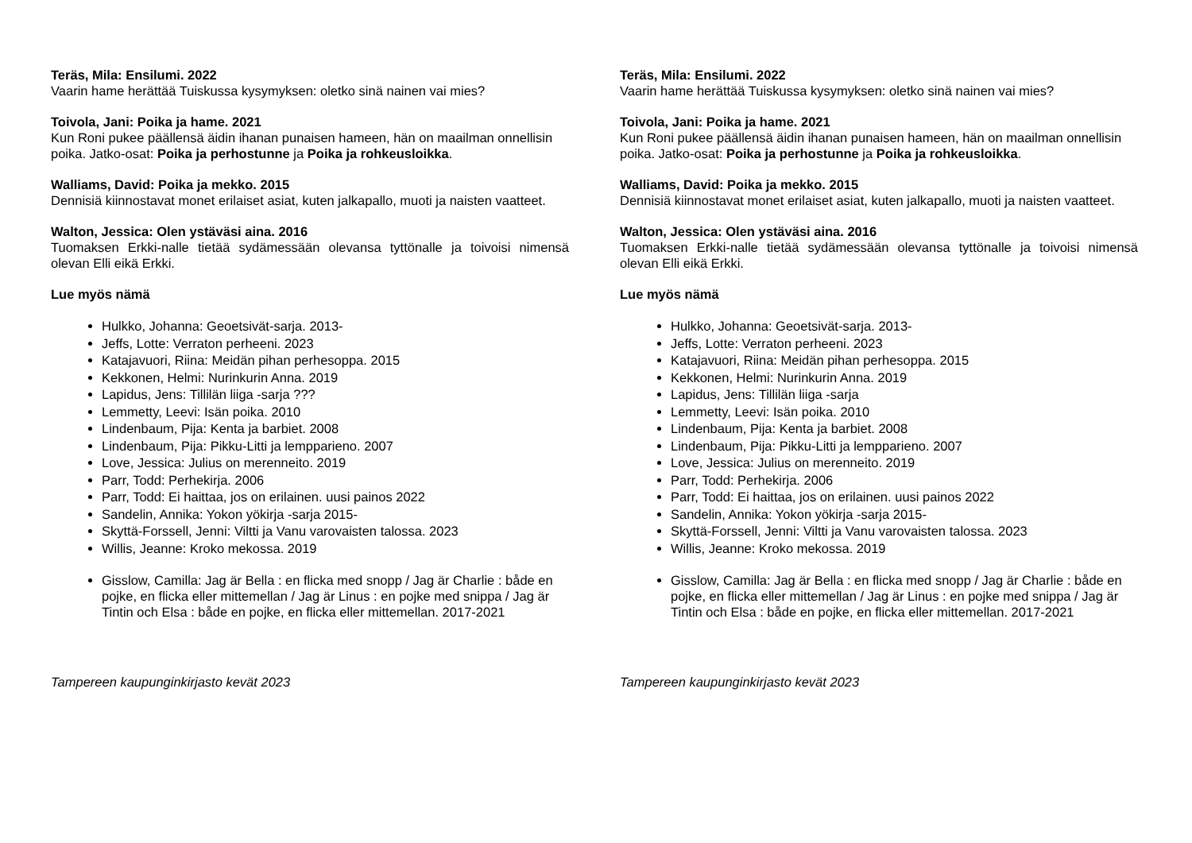Teräs, Mila: Ensilumi. 2022
Vaarin hame herättää Tuiskussa kysymyksen: oletko sinä nainen vai mies?
Toivola, Jani: Poika ja hame. 2021
Kun Roni pukee päällensä äidin ihanan punaisen hameen, hän on maailman onnellisin poika. Jatko-osat: Poika ja perhostunne ja Poika ja rohkeusloikka.
Walliams, David: Poika ja mekko. 2015
Dennisiä kiinnostavat monet erilaiset asiat, kuten jalkapallo, muoti ja naisten vaatteet.
Walton, Jessica: Olen ystäväsi aina. 2016
Tuomaksen Erkki-nalle tietää sydämessään olevansa tyttönalle ja toivoisi nimensä olevan Elli eikä Erkki.
Lue myös nämä
Hulkko, Johanna: Geoetsivät-sarja. 2013-
Jeffs, Lotte: Verraton perheeni. 2023
Katajavuori, Riina: Meidän pihan perhesoppa. 2015
Kekkonen, Helmi: Nurinkurin Anna. 2019
Lapidus, Jens: Tillilän liiga -sarja ???
Lemmetty, Leevi: Isän poika. 2010
Lindenbaum, Pija: Kenta ja barbiet. 2008
Lindenbaum, Pija: Pikku-Litti ja lempparieno. 2007
Love, Jessica: Julius on merenneito. 2019
Parr, Todd: Perhekirja. 2006
Parr, Todd: Ei haittaa, jos on erilainen. uusi painos 2022
Sandelin, Annika: Yokon yökirja -sarja 2015-
Skyttä-Forssell, Jenni: Viltti ja Vanu varovaisten talossa. 2023
Willis, Jeanne: Kroko mekossa. 2019
Gisslow, Camilla: Jag är Bella : en flicka med snopp / Jag är Charlie : både en pojke, en flicka eller mittemellan / Jag är Linus : en pojke med snippa / Jag är Tintin och Elsa : både en pojke, en flicka eller mittemellan. 2017-2021
Tampereen kaupunginkirjasto kevät 2023
Teräs, Mila: Ensilumi. 2022
Vaarin hame herättää Tuiskussa kysymyksen: oletko sinä nainen vai mies?
Toivola, Jani: Poika ja hame. 2021
Kun Roni pukee päällensä äidin ihanan punaisen hameen, hän on maailman onnellisin poika. Jatko-osat: Poika ja perhostunne ja Poika ja rohkeusloikka.
Walliams, David: Poika ja mekko. 2015
Dennisiä kiinnostavat monet erilaiset asiat, kuten jalkapallo, muoti ja naisten vaatteet.
Walton, Jessica: Olen ystäväsi aina. 2016
Tuomaksen Erkki-nalle tietää sydämessään olevansa tyttönalle ja toivoisi nimensä olevan Elli eikä Erkki.
Lue myös nämä
Hulkko, Johanna: Geoetsivät-sarja. 2013-
Jeffs, Lotte: Verraton perheeni. 2023
Katajavuori, Riina: Meidän pihan perhesoppa. 2015
Kekkonen, Helmi: Nurinkurin Anna. 2019
Lapidus, Jens: Tillilän liiga -sarja
Lemmetty, Leevi: Isän poika. 2010
Lindenbaum, Pija: Kenta ja barbiet. 2008
Lindenbaum, Pija: Pikku-Litti ja lempparieno. 2007
Love, Jessica: Julius on merenneito. 2019
Parr, Todd: Perhekirja. 2006
Parr, Todd: Ei haittaa, jos on erilainen. uusi painos 2022
Sandelin, Annika: Yokon yökirja -sarja 2015-
Skyttä-Forssell, Jenni: Viltti ja Vanu varovaisten talossa. 2023
Willis, Jeanne: Kroko mekossa. 2019
Gisslow, Camilla: Jag är Bella : en flicka med snopp / Jag är Charlie : både en pojke, en flicka eller mittemellan / Jag är Linus : en pojke med snippa / Jag är Tintin och Elsa : både en pojke, en flicka eller mittemellan. 2017-2021
Tampereen kaupunginkirjasto kevät 2023